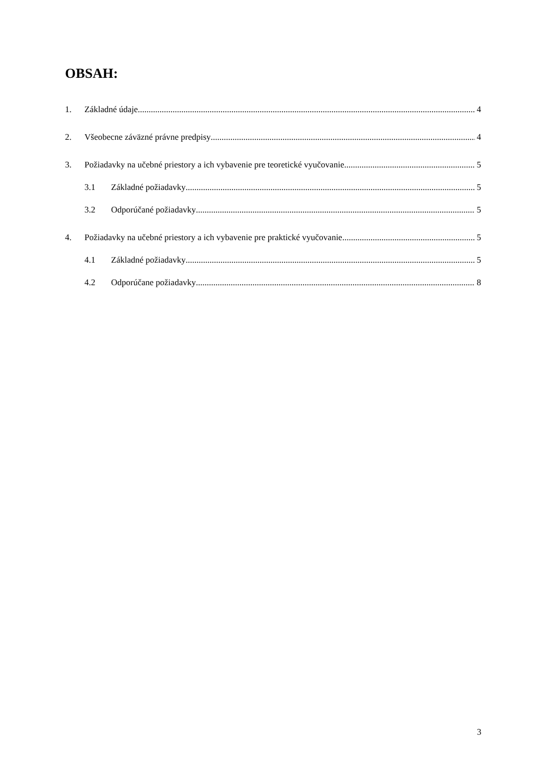OBSAH:
1. Základné údaje 4
2. Všeobecne záväzné právne predpisy 4
3. Požiadavky na učebné priestory a ich vybavenie pre teoretické vyučovanie 5
3.1 Základné požiadavky 5
3.2 Odporúčané požiadavky 5
4. Požiadavky na učebné priestory a ich vybavenie pre praktické vyučovanie 5
4.1 Základné požiadavky 5
4.2 Odporúčane požiadavky 8
3